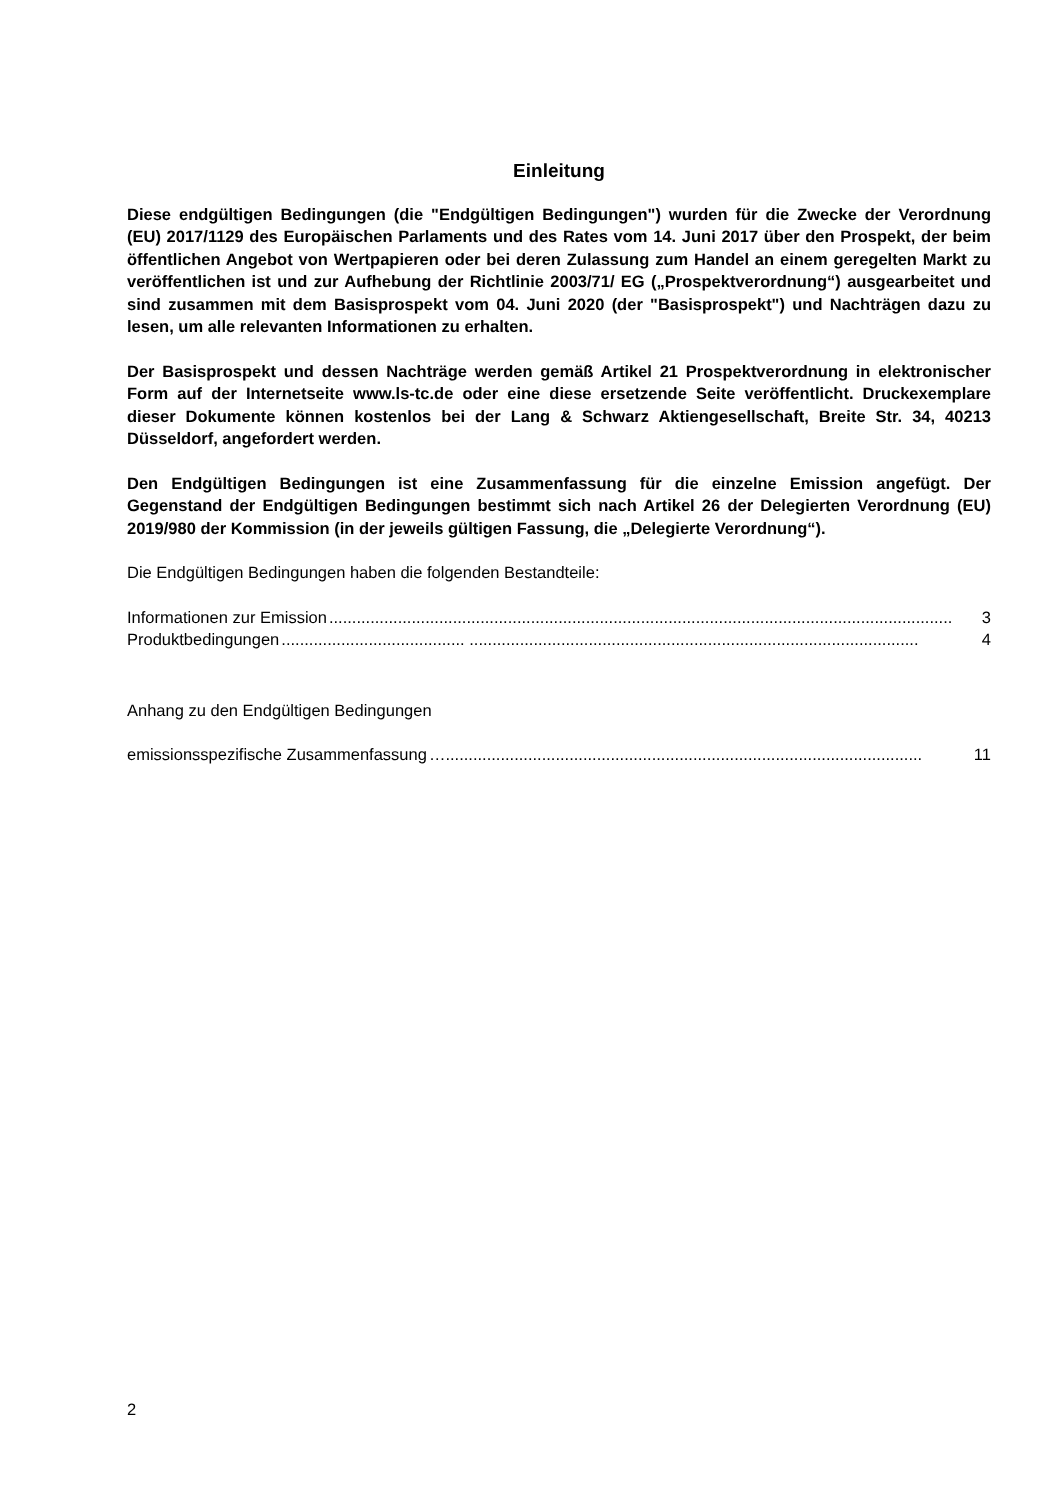Einleitung
Diese endgültigen Bedingungen (die "Endgültigen Bedingungen") wurden für die Zwecke der Verordnung (EU) 2017/1129 des Europäischen Parlaments und des Rates vom 14. Juni 2017 über den Prospekt, der beim öffentlichen Angebot von Wertpapieren oder bei deren Zulassung zum Handel an einem geregelten Markt zu veröffentlichen ist und zur Aufhebung der Richtlinie 2003/71/ EG („Prospektverordnung“) ausgearbeitet und sind zusammen mit dem Basisprospekt vom 04. Juni 2020 (der "Basisprospekt") und Nachträgen dazu zu lesen, um alle relevanten Informationen zu erhalten.
Der Basisprospekt und dessen Nachträge werden gemäß Artikel 21 Prospektverordnung in elektronischer Form auf der Internetseite www.ls-tc.de oder eine diese ersetzende Seite veröffentlicht. Druckexemplare dieser Dokumente können kostenlos bei der Lang & Schwarz Aktiengesellschaft, Breite Str. 34, 40213 Düsseldorf, angefordert werden.
Den Endgültigen Bedingungen ist eine Zusammenfassung für die einzelne Emission angefügt. Der Gegenstand der Endgültigen Bedingungen bestimmt sich nach Artikel 26 der Delegierten Verordnung (EU) 2019/980 der Kommission (in der jeweils gültigen Fassung, die „Delegierte Verordnung“).
Die Endgültigen Bedingungen haben die folgenden Bestandteile:
Informationen zur Emission........................................................................................................................................ 3
Produktbedingungen........................................ .................................................................................................. 4
Anhang zu den Endgültigen Bedingungen
emissionsspezifische Zusammenfassung …........................................................................................................ 11
2